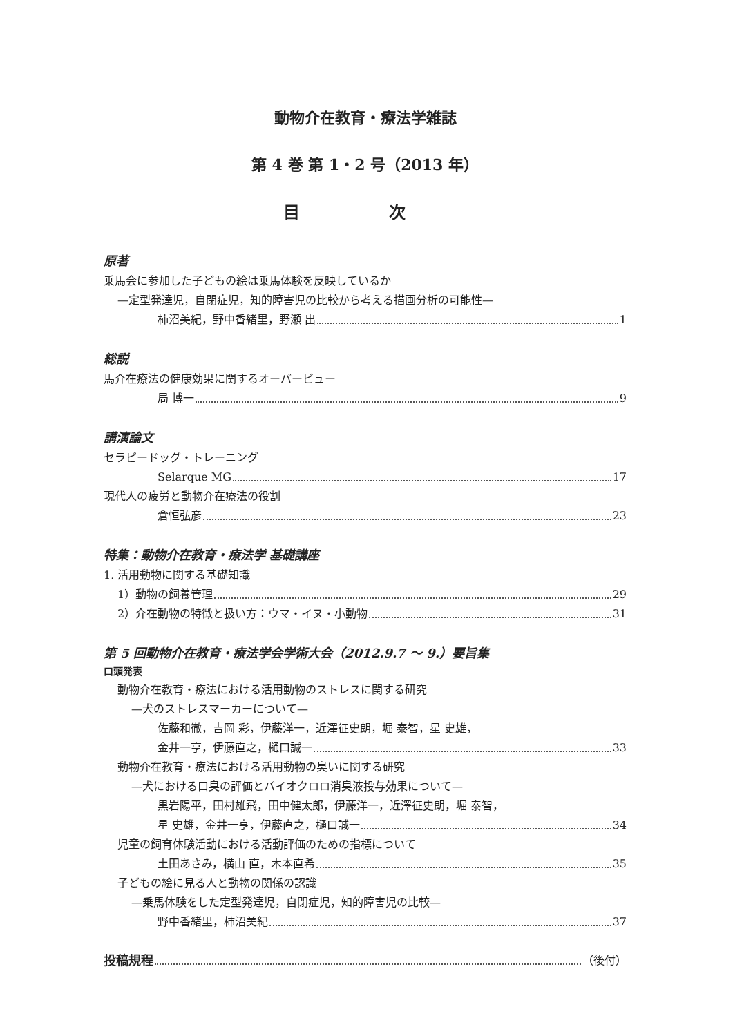動物介在教育・療法学雑誌
第 4 巻 第 1・2 号（2013 年）
目 次
原著
乗馬会に参加した子どもの絵は乗馬体験を反映しているか
—定型発達児，自閉症児，知的障害児の比較から考える描画分析の可能性—
柿沼美紀，野中香緒里，野瀬 出 1
総説
馬介在療法の健康効果に関するオーバービュー
局 博一 9
講演論文
セラピードッグ・トレーニング
Selarque MG 17
現代人の疲労と動物介在療法の役割
倉恒弘彦 23
特集：動物介在教育・療法学 基礎講座
1. 活用動物に関する基礎知識
1）動物の飼養管理 29
2）介在動物の特徴と扱い方：ウマ・イヌ・小動物 31
第 5 回動物介在教育・療法学会学術大会（2012.9.7 ～ 9.）要旨集
口頭発表
動物介在教育・療法における活用動物のストレスに関する研究
—犬のストレスマーカーについて—
佐藤和徹，吉岡 彩，伊藤洋一，近澤征史朗，堀 泰智，星 史雄，
金井一亨，伊藤直之，樋口誠一 33
動物介在教育・療法における活用動物の臭いに関する研究
—犬における口臭の評価とバイオクロロ消臭液投与効果について—
黒岩陽平，田村雄飛，田中健太郎，伊藤洋一，近澤征史朗，堀 泰智，
星 史雄，金井一亨，伊藤直之，樋口誠一 34
児童の飼育体験活動における活動評価のための指標について
土田あさみ，横山 直，木本直希 35
子どもの絵に見る人と動物の関係の認識
—乗馬体験をした定型発達児，自閉症児，知的障害児の比較—
野中香緒里，柿沼美紀 37
投稿規程 （後付）